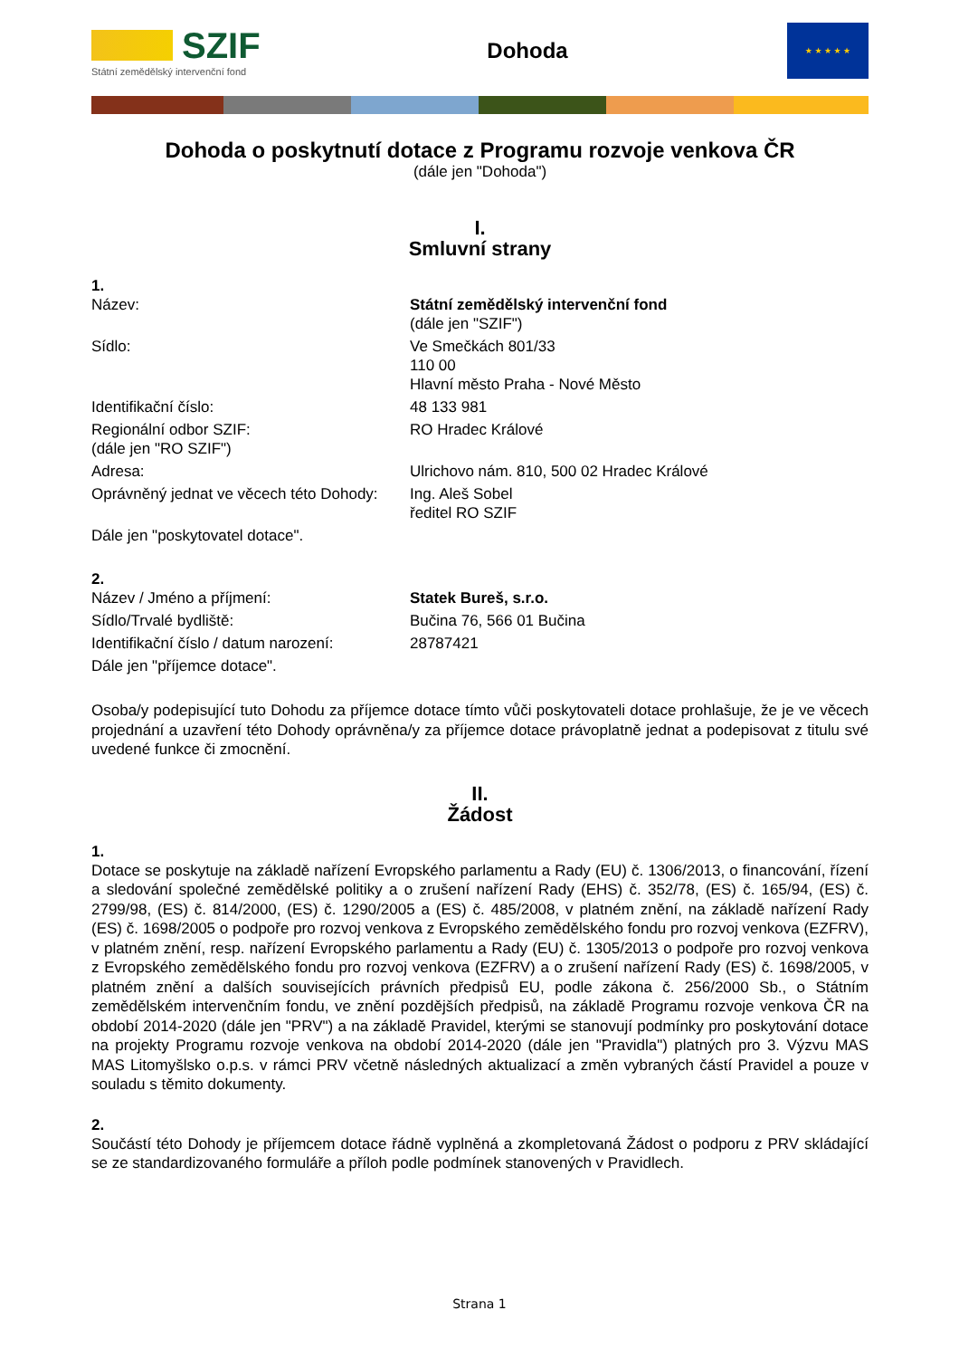SZIF
Státní zemědělský intervenční fond
Dohoda
★ ★ ★ ★ ★
Dohoda o poskytnutí dotace z Programu rozvoje venkova ČR
(dále jen "Dohoda")
I.
Smluvní strany
1.
| Název: | Státní zemědělský intervenční fond (dále jen "SZIF") |
| Sídlo: | Ve Smečkách 801/33 110 00 Hlavní město Praha - Nové Město |
| Identifikační číslo: | 48 133 981 |
| Regionální odbor SZIF: (dále jen "RO SZIF") | RO Hradec Králové |
| Adresa: | Ulrichovo nám. 810, 500 02 Hradec Králové |
| Oprávněný jednat ve věcech této Dohody: | Ing. Aleš Sobel ředitel RO SZIF |
| Dále jen "poskytovatel dotace". | |
2.
| Název / Jméno a příjmení: | Statek Bureš, s.r.o. |
| Sídlo/Trvalé bydliště: | Bučina 76, 566 01 Bučina |
| Identifikační číslo / datum narození: | 28787421 |
| Dále jen "příjemce dotace". | |
Osoba/y podepisující tuto Dohodu za příjemce dotace tímto vůči poskytovateli dotace prohlašuje, že je ve věcech projednání a uzavření této Dohody oprávněna/y za příjemce dotace právoplatně jednat a podepisovat z titulu své uvedené funkce či zmocnění.
II.
Žádost
1.
Dotace se poskytuje na základě nařízení Evropského parlamentu a Rady (EU) č. 1306/2013, o financování, řízení a sledování společné zemědělské politiky a o zrušení nařízení Rady (EHS) č. 352/78, (ES) č. 165/94, (ES) č. 2799/98, (ES) č. 814/2000, (ES) č. 1290/2005 a (ES) č. 485/2008, v platném znění, na základě nařízení Rady (ES) č. 1698/2005 o podpoře pro rozvoj venkova z Evropského zemědělského fondu pro rozvoj venkova (EZFRV), v platném znění, resp. nařízení Evropského parlamentu a Rady (EU) č. 1305/2013 o podpoře pro rozvoj venkova z Evropského zemědělského fondu pro rozvoj venkova (EZFRV) a o zrušení nařízení Rady (ES) č. 1698/2005, v platném znění a dalších souvisejících právních předpisů EU, podle zákona č. 256/2000 Sb., o Státním zemědělském intervenčním fondu, ve znění pozdějších předpisů, na základě Programu rozvoje venkova ČR na období 2014-2020 (dále jen "PRV") a na základě Pravidel, kterými se stanovují podmínky pro poskytování dotace na projekty Programu rozvoje venkova na období 2014-2020 (dále jen "Pravidla") platných pro 3. Výzvu MAS MAS Litomyšlsko o.p.s. v rámci PRV včetně následných aktualizací a změn vybraných částí Pravidel a pouze v souladu s těmito dokumenty.
2.
Součástí této Dohody je příjemcem dotace řádně vyplněná a zkompletovaná Žádost o podporu z PRV skládající se ze standardizovaného formuláře a příloh podle podmínek stanovených v Pravidlech.
Strana 1